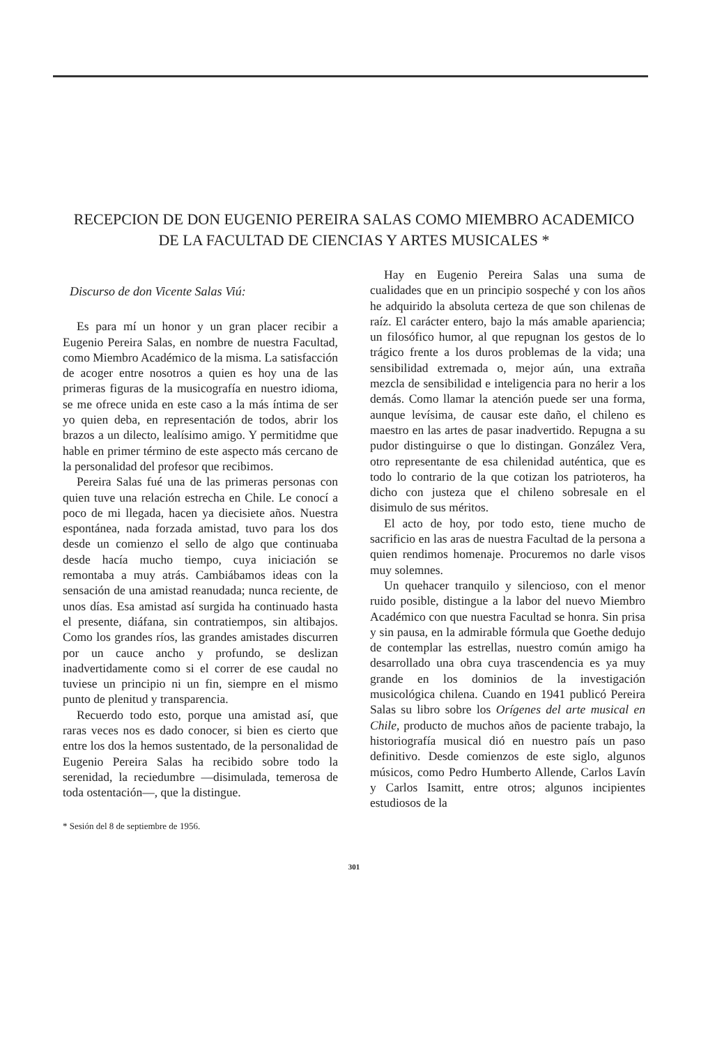RECEPCION DE DON EUGENIO PEREIRA SALAS COMO MIEMBRO ACADEMICO DE LA FACULTAD DE CIENCIAS Y ARTES MUSICALES *
Discurso de don Vicente Salas Viú:
Es para mí un honor y un gran placer recibir a Eugenio Pereira Salas, en nombre de nuestra Facultad, como Miembro Académico de la misma. La satisfacción de acoger entre nosotros a quien es hoy una de las primeras figuras de la musicografía en nuestro idioma, se me ofrece unida en este caso a la más íntima de ser yo quien deba, en representación de todos, abrir los brazos a un dilecto, lealísimo amigo. Y permitidme que hable en primer término de este aspecto más cercano de la personalidad del profesor que recibimos.
Pereira Salas fué una de las primeras personas con quien tuve una relación estrecha en Chile. Le conocí a poco de mi llegada, hacen ya diecisiete años. Nuestra espontánea, nada forzada amistad, tuvo para los dos desde un comienzo el sello de algo que continuaba desde hacía mucho tiempo, cuya iniciación se remontaba a muy atrás. Cambiábamos ideas con la sensación de una amistad reanudada; nunca reciente, de unos días. Esa amistad así surgida ha continuado hasta el presente, diáfana, sin contratiempos, sin altibajos. Como los grandes ríos, las grandes amistades discurren por un cauce ancho y profundo, se deslizan inadvertidamente como si el correr de ese caudal no tuviese un principio ni un fin, siempre en el mismo punto de plenitud y transparencia.
Recuerdo todo esto, porque una amistad así, que raras veces nos es dado conocer, si bien es cierto que entre los dos la hemos sustentado, de la personalidad de Eugenio Pereira Salas ha recibido sobre todo la serenidad, la reciedumbre —disimulada, temerosa de toda ostentación—, que la distingue.
* Sesión del 8 de septiembre de 1956.
Hay en Eugenio Pereira Salas una suma de cualidades que en un principio sospeché y con los años he adquirido la absoluta certeza de que son chilenas de raíz. El carácter entero, bajo la más amable apariencia; un filosófico humor, al que repugnan los gestos de lo trágico frente a los duros problemas de la vida; una sensibilidad extremada o, mejor aún, una extraña mezcla de sensibilidad e inteligencia para no herir a los demás. Como llamar la atención puede ser una forma, aunque levísima, de causar este daño, el chileno es maestro en las artes de pasar inadvertido. Repugna a su pudor distinguirse o que lo distingan. González Vera, otro representante de esa chilenidad auténtica, que es todo lo contrario de la que cotizan los patrioteros, ha dicho con justeza que el chileno sobresale en el disimulo de sus méritos.
El acto de hoy, por todo esto, tiene mucho de sacrificio en las aras de nuestra Facultad de la persona a quien rendimos homenaje. Procuremos no darle visos muy solemnes.
Un quehacer tranquilo y silencioso, con el menor ruido posible, distingue a la labor del nuevo Miembro Académico con que nuestra Facultad se honra. Sin prisa y sin pausa, en la admirable fórmula que Goethe dedujo de contemplar las estrellas, nuestro común amigo ha desarrollado una obra cuya trascendencia es ya muy grande en los dominios de la investigación musicológica chilena. Cuando en 1941 publicó Pereira Salas su libro sobre los Orígenes del arte musical en Chile, producto de muchos años de paciente trabajo, la historiografía musical dió en nuestro país un paso definitivo. Desde comienzos de este siglo, algunos músicos, como Pedro Humberto Allende, Carlos Lavín y Carlos Isamitt, entre otros; algunos incipientes estudiosos de la
301